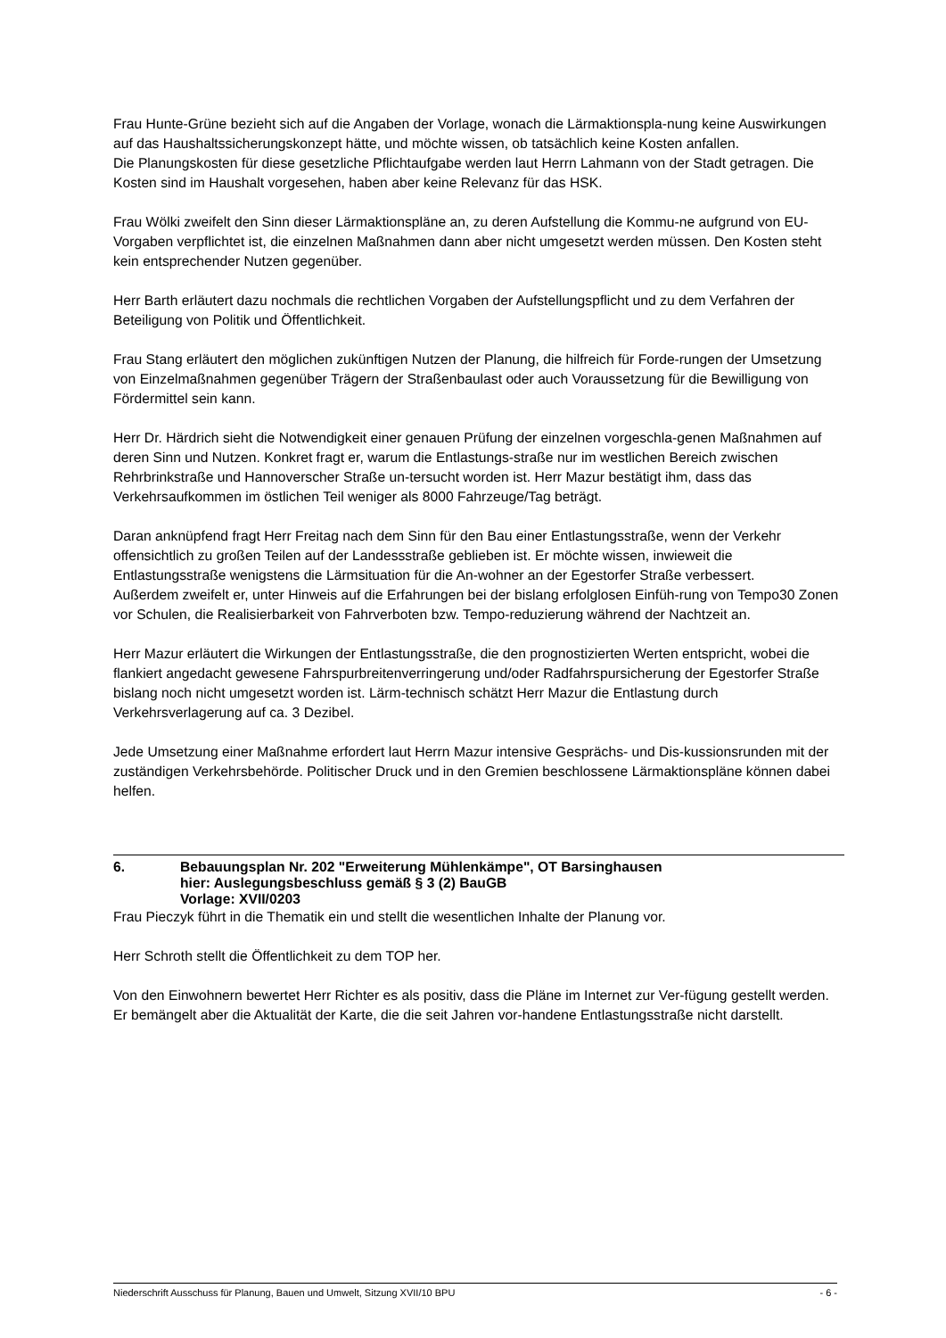Frau Hunte-Grüne bezieht sich auf die Angaben der Vorlage, wonach die Lärmaktionspla-nung keine Auswirkungen auf das Haushaltssicherungskonzept hätte, und möchte wissen, ob tatsächlich keine Kosten anfallen.
Die Planungskosten für diese gesetzliche Pflichtaufgabe werden laut Herrn Lahmann von der Stadt getragen. Die Kosten sind im Haushalt vorgesehen, haben aber keine Relevanz für das HSK.
Frau Wölki zweifelt den Sinn dieser Lärmaktionspläne an, zu deren Aufstellung die Kommu-ne aufgrund von EU-Vorgaben verpflichtet ist, die einzelnen Maßnahmen dann aber nicht umgesetzt werden müssen. Den Kosten steht kein entsprechender Nutzen gegenüber.
Herr Barth erläutert dazu nochmals die rechtlichen Vorgaben der Aufstellungspflicht und zu dem Verfahren der Beteiligung von Politik und Öffentlichkeit.
Frau Stang erläutert den möglichen zukünftigen Nutzen der Planung, die hilfreich für Forde-rungen der Umsetzung von Einzelmaßnahmen gegenüber Trägern der Straßenbaulast oder auch Voraussetzung für die Bewilligung von Fördermittel sein kann.
Herr Dr. Härdrich sieht die Notwendigkeit einer genauen Prüfung der einzelnen vorgeschla-genen Maßnahmen auf deren Sinn und Nutzen. Konkret fragt er, warum die Entlastungs-straße nur im westlichen Bereich zwischen Rehrbrinkstraße und Hannoverscher Straße un-tersucht worden ist. Herr Mazur bestätigt ihm, dass das Verkehrsaufkommen im östlichen Teil weniger als 8000 Fahrzeuge/Tag beträgt.
Daran anknüpfend fragt Herr Freitag nach dem Sinn für den Bau einer Entlastungsstraße, wenn der Verkehr offensichtlich zu großen Teilen auf der Landessstraße geblieben ist. Er möchte wissen, inwieweit die Entlastungsstraße wenigstens die Lärmsituation für die An-wohner an der Egestorfer Straße verbessert.
Außerdem zweifelt er, unter Hinweis auf die Erfahrungen bei der bislang erfolglosen Einfüh-rung von Tempo30 Zonen vor Schulen, die Realisierbarkeit von Fahrverboten bzw. Tempo-reduzierung während der Nachtzeit an.
Herr Mazur erläutert die Wirkungen der Entlastungsstraße, die den prognostizierten Werten entspricht, wobei die flankiert angedacht gewesene Fahrspurbreitenverringerung und/oder Radfahrspursicherung der Egestorfer Straße bislang noch nicht umgesetzt worden ist. Lärm-technisch schätzt Herr Mazur die Entlastung durch Verkehrsverlagerung auf ca. 3 Dezibel.
Jede Umsetzung einer Maßnahme erfordert laut Herrn Mazur intensive Gesprächs- und Dis-kussionsrunden mit der zuständigen Verkehrsbehörde. Politischer Druck und in den Gremien beschlossene Lärmaktionspläne können dabei helfen.
6. Bebauungsplan Nr. 202 "Erweiterung Mühlenkämpe", OT Barsinghausen
hier: Auslegungsbeschluss gemäß § 3 (2) BauGB
Vorlage: XVII/0203
Frau Pieczyk führt in die Thematik ein und stellt die wesentlichen Inhalte der Planung vor.
Herr Schroth stellt die Öffentlichkeit zu dem TOP her.
Von den Einwohnern bewertet Herr Richter es als positiv, dass die Pläne im Internet zur Ver-fügung gestellt werden. Er bemängelt aber die Aktualität der Karte, die die seit Jahren vor-handene Entlastungsstraße nicht darstellt.
Niederschrift Ausschuss für Planung, Bauen und Umwelt, Sitzung XVII/10 BPU - 6 -